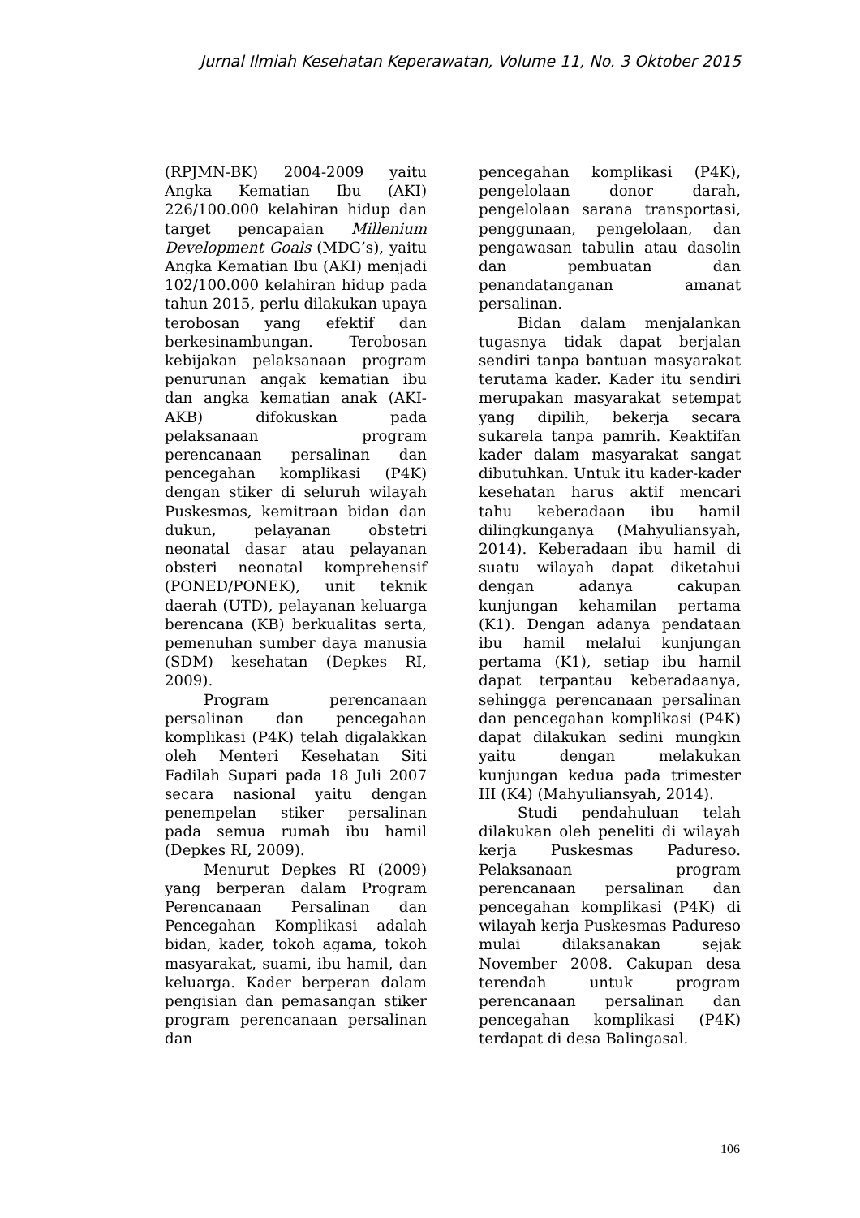Jurnal Ilmiah Kesehatan Keperawatan, Volume 11, No. 3 Oktober 2015
(RPJMN-BK) 2004-2009 yaitu Angka Kematian Ibu (AKI) 226/100.000 kelahiran hidup dan target pencapaian Millenium Development Goals (MDG’s), yaitu Angka Kematian Ibu (AKI) menjadi 102/100.000 kelahiran hidup pada tahun 2015, perlu dilakukan upaya terobosan yang efektif dan berkesinambungan. Terobosan kebijakan pelaksanaan program penurunan angak kematian ibu dan angka kematian anak (AKI-AKB) difokuskan pada pelaksanaan program perencanaan persalinan dan pencegahan komplikasi (P4K) dengan stiker di seluruh wilayah Puskesmas, kemitraan bidan dan dukun, pelayanan obstetri neonatal dasar atau pelayanan obsteri neonatal komprehensif (PONED/PONEK), unit teknik daerah (UTD), pelayanan keluarga berencana (KB) berkualitas serta, pemenuhan sumber daya manusia (SDM) kesehatan (Depkes RI, 2009).
Program perencanaan persalinan dan pencegahan komplikasi (P4K) telah digalakkan oleh Menteri Kesehatan Siti Fadilah Supari pada 18 Juli 2007 secara nasional yaitu dengan penempelan stiker persalinan pada semua rumah ibu hamil (Depkes RI, 2009).
Menurut Depkes RI (2009) yang berperan dalam Program Perencanaan Persalinan dan Pencegahan Komplikasi adalah bidan, kader, tokoh agama, tokoh masyarakat, suami, ibu hamil, dan keluarga. Kader berperan dalam pengisian dan pemasangan stiker program perencanaan persalinan dan
pencegahan komplikasi (P4K), pengelolaan donor darah, pengelolaan sarana transportasi, penggunaan, pengelolaan, dan pengawasan tabulin atau dasolin dan pembuatan dan penandatanganan amanat persalinan.
Bidan dalam menjalankan tugasnya tidak dapat berjalan sendiri tanpa bantuan masyarakat terutama kader. Kader itu sendiri merupakan masyarakat setempat yang dipilih, bekerja secara sukarela tanpa pamrih. Keaktifan kader dalam masyarakat sangat dibutuhkan. Untuk itu kader-kader kesehatan harus aktif mencari tahu keberadaan ibu hamil dilingkunganya (Mahyuliansyah, 2014). Keberadaan ibu hamil di suatu wilayah dapat diketahui dengan adanya cakupan kunjungan kehamilan pertama (K1). Dengan adanya pendataan ibu hamil melalui kunjungan pertama (K1), setiap ibu hamil dapat terpantau keberadaanya, sehingga perencanaan persalinan dan pencegahan komplikasi (P4K) dapat dilakukan sedini mungkin yaitu dengan melakukan kunjungan kedua pada trimester III (K4) (Mahyuliansyah, 2014).
Studi pendahuluan telah dilakukan oleh peneliti di wilayah kerja Puskesmas Padureso. Pelaksanaan program perencanaan persalinan dan pencegahan komplikasi (P4K) di wilayah kerja Puskesmas Padureso mulai dilaksanakan sejak November 2008. Cakupan desa terendah untuk program perencanaan persalinan dan pencegahan komplikasi (P4K) terdapat di desa Balingasal.
106